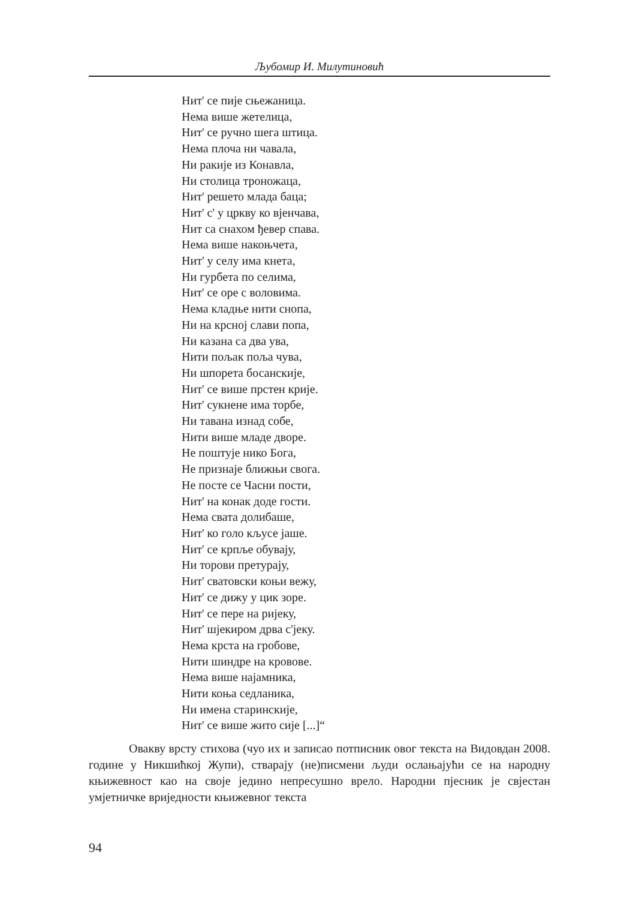Љубомир И. Милутиновић
Нит' се пије сњежаница.
Нема више жетелица,
Нит' се ручно шега штица.
Нема плоча ни чавала,
Ни ракије из Конавла,
Ни столица троножаца,
Нит' решето млада баца;
Нит' с' у цркву ко вјенчава,
Нит са снахом ђевер спава.
Нема више накоњчета,
Нит' у селу има кнета,
Ни гурбета по селима,
Нит' се оре с воловима.
Нема кладње нити снопа,
Ни на крсној слави попа,
Ни казана са два ува,
Нити пољак поља чува,
Ни шпорета босанскије,
Нит' се више прстен крије.
Нит' сукнене има торбе,
Ни тавана изнад собе,
Нити више младе дворе.
Не поштује нико Бога,
Не признаје ближњи свога.
Не посте се Часни пости,
Нит' на конак доде гости.
Нема свата долибаше,
Нит' ко голо кљусе јаше.
Нит' се крпље обувају,
Ни торови претурају,
Нит' сватовски коњи вежу,
Нит' се дижу у цик зоре.
Нит' се пере на ријеку,
Нит' шјекиром дрва с'јеку.
Нема крста на гробове,
Нити шиндре на кровове.
Нема више најамника,
Нити коња седланика,
Ни имена старинскије,
Нит' се више жито сије [...]“
Овакву врсту стихова (чуо их и записао потписник овог текста на Видовдан 2008. године у Никшићкој Жупи), стварају (не)писмени људи ослањајући се на народну књижевност као на своје једино непресушно врело. Народни пјесник је свјестан умјетничке вриједности књижевног текста
94